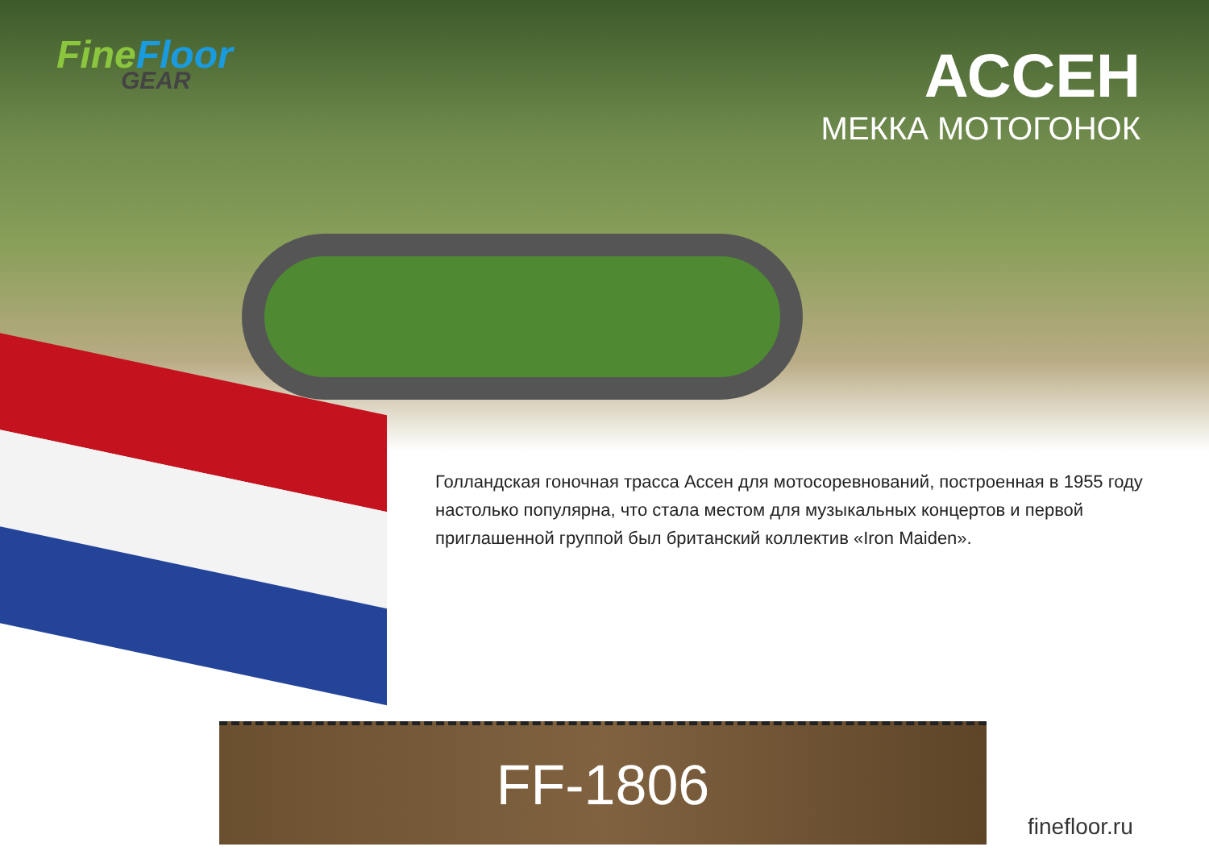Fine Floor
GEAR
АССЕН
МЕККА МОТОГОНОК
Голландская гоночная трасса Ассен для мотосоревнований, построенная в 1955 году настолько популярна, что стала местом для музыкальных концертов и первой приглашенной группой был британский коллектив «Iron Maiden».
FF-1806
finefloor.ru